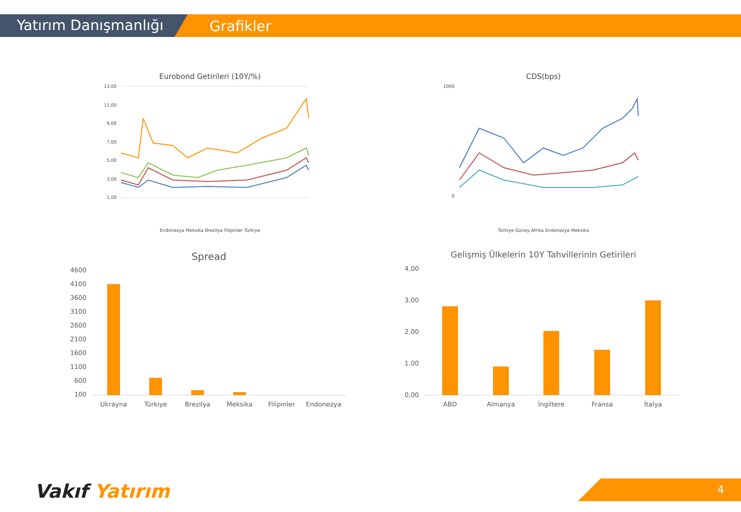Yatırım Danışmanlığı Grafikler
Eurobond Getirileri (10Y/%)
13,00
11,00
9,00
7,00
5,00
3,00
1,00
Endonezya Meksika Brezilya Filipinler Türkiye
CDS(bps)
1000
0
Türkiye Güney Afrika Endonezya Meksika
Spread
4600
4100
3600
3100
2600
2100
1600
1100
600
100
Ukrayna
Türkiye
Brezilya
Meksika
Filipinler
Endonezya
Gelişmiş Ülkelerin 10Y Tahvillerinin Getirileri
4,00
3,00
2,00
1,00
0,00
ABD
Almanya
İngiltere
Fransa
İtalya
Vakıf Yatırım 4